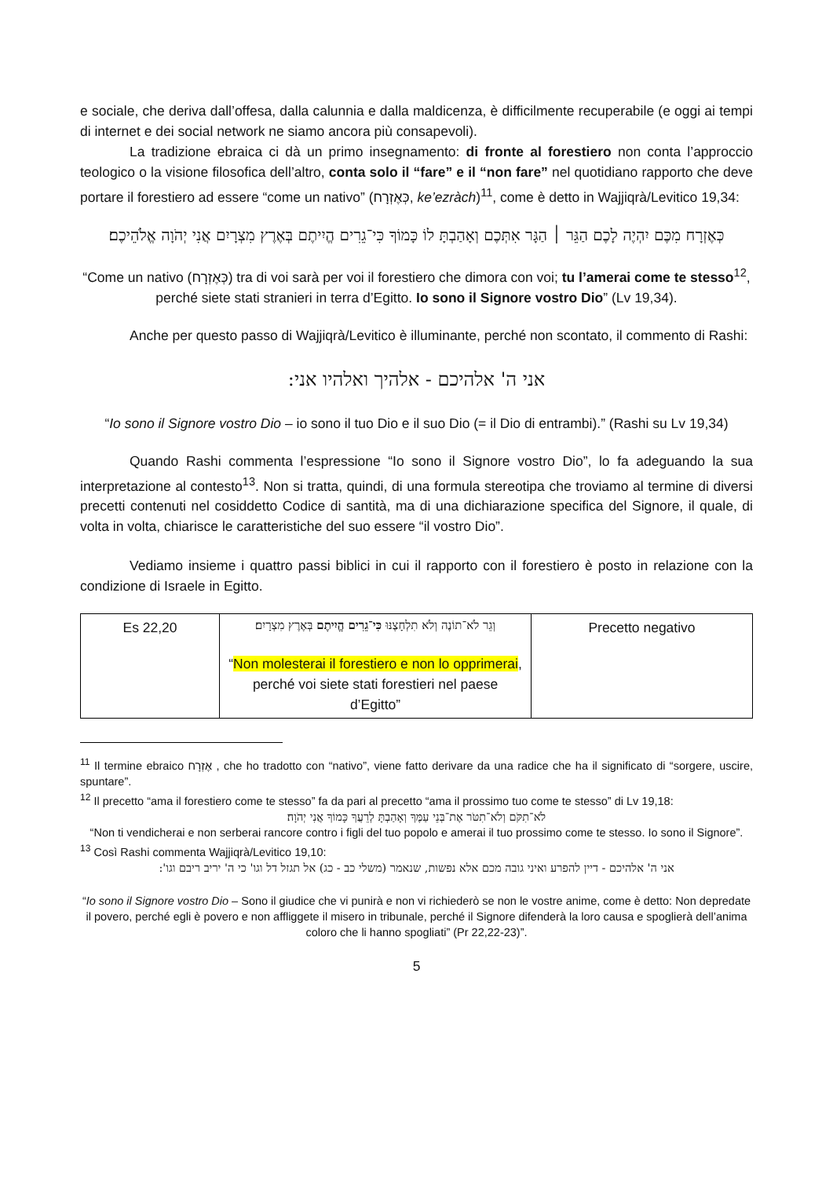e sociale, che deriva dall’offesa, dalla calunnia e dalla maldicenza, è difficilmente recuperabile (e oggi ai tempi di internet e dei social network ne siamo ancora più consapevoli).
La tradizione ebraica ci dà un primo insegnamento: di fronte al forestiero non conta l’approccio teologico o la visione filosofica dell’altro, conta solo il “fare” e il “non fare” nel quotidiano rapporto che deve portare il forestiero ad essere “come un nativo” (כְּאֶזְרָח, ke’ezràch)<sup>11</sup>, come è detto in Wajjiqrà/Levitico 19,34:
כְּאֶזְרָח מִכֶּם יִהְיֶה לָכֶם הַגֵּר ׀ הַגָּר אִתְּכֶם וְאָהַבְתָּ לוֹ כָּמוֹךָ כִּי־גֵרִים הֱיִיתֶם בְּאֶרֶץ מִצְרָיִם אֲנִי יְהֹוָה אֱלֹהֵיכֶם׃
“Come un nativo (כְּאֶזְרָח) tra di voi sarà per voi il forestiero che dimora con voi; tu l’amerai come te stesso<sup>12</sup>, perché siete stati stranieri in terra d’Egitto. Io sono il Signore vostro Dio” (Lv 19,34).
Anche per questo passo di Wajjiqrà/Levitico è illuminante, perché non scontato, il commento di Rashi:
אני ה' אלהיכם - אלהיך ואלהיו אני:
“Io sono il Signore vostro Dio – io sono il tuo Dio e il suo Dio (= il Dio di entrambi).” (Rashi su Lv 19,34)
Quando Rashi commenta l’espressione “Io sono il Signore vostro Dio”, lo fa adeguando la sua interpretazione al contesto<sup>13</sup>. Non si tratta, quindi, di una formula stereotipa che troviamo al termine di diversi precetti contenuti nel cosiddetto Codice di santità, ma di una dichiarazione specifica del Signore, il quale, di volta in volta, chiarisce le caratteristiche del suo essere “il vostro Dio”.
Vediamo insieme i quattro passi biblici in cui il rapporto con il forestiero è posto in relazione con la condizione di Israele in Egitto.
| Es 22,20 | וְגֵר לֹא־תוֹנֶה וְלֹא תִלְחָצֶנּוּ כִּי־גֵרִים הֱיִיתֶם בְּאֶרֶץ מִצְרָיִם׃ “ Non molesterai il forestiero e non lo opprimerai , perché voi siete stati forestieri nel paese d’Egitto” | Precetto negativo |
<sup>11</sup> Il termine ebraico אֶזְרָח , che ho tradotto con “nativo”, viene fatto derivare da una radice che ha il significato di “sorgere, uscire, spuntare”.
<sup>12</sup> Il precetto “ama il forestiero come te stesso” fa da pari al precetto “ama il prossimo tuo come te stesso” di Lv 19,18:
לֹא־תִקֹּם וְלֹא־תִטֹּר אֶת־בְּנֵי עַמֶּךָ וְאָהַבְתָּ לְרֵעֲךָ כָּמוֹךָ אֲנִי יְהֹוָה׃
“Non ti vendicherai e non serberai rancore contro i figli del tuo popolo e amerai il tuo prossimo come te stesso. Io sono il Signore”.
<sup>13</sup> Così Rashi commenta Wajjiqrà/Levitico 19,10:
אני ה' אלהיכם - דיין להפרע ואיני גובה מכם אלא נפשות, שנאמר (משלי כב - כג) אל תגזל דל וגו' כי ה' יריב ריבם וגו':
“Io sono il Signore vostro Dio – Sono il giudice che vi punirà e non vi richiederò se non le vostre anime, come è detto: Non depredate il povero, perché egli è povero e non affliggete il misero in tribunale, perché il Signore difenderà la loro causa e spoglierà dell’anima coloro che li hanno spogliati” (Pr 22,22-23)”.
5